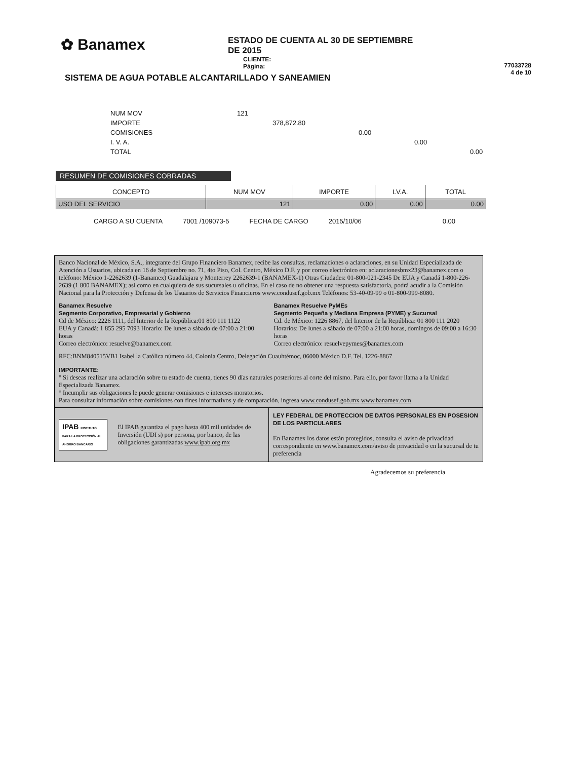✿ Banamex
ESTADO DE CUENTA AL 30 DE SEPTIEMBRE DE 2015
CLIENTE:
Página:
77033728
4 de 10
SISTEMA DE AGUA POTABLE ALCANTARILLADO Y SANEAMIEN
NUM MOV 121
IMPORTE 378,872.80
COMISIONES 0.00
I. V. A. 0.00
TOTAL 0.00
RESUMEN DE COMISIONES COBRADAS
| CONCEPTO | NUM MOV | IMPORTE | I.V.A. | TOTAL |
| --- | --- | --- | --- | --- |
| USO DEL SERVICIO | 121 | 0.00 | 0.00 | 0.00 |
CARGO A SU CUENTA 7001 /109073-5 FECHA DE CARGO 2015/10/06 0.00
Banco Nacional de México, S.A., integrante del Grupo Financiero Banamex, recibe las consultas, reclamaciones o aclaraciones, en su Unidad Especializada de Atención a Usuarios, ubicada en 16 de Septiembre no. 71, 4to Piso, Col. Centro, México D.F. y por correo electrónico en: aclaracionesbmx23@banamex.com o teléfono: México 1-2262639 (1-Banamex) Guadalajara y Monterrey 2262639-1 (BANAMEX-1) Otras Ciudades: 01-800-021-2345 De EUA y Canadá 1-800-226-2639 (1 800 BANAMEX); así como en cualquiera de sus sucursales u oficinas. En el caso de no obtener una respuesta satisfactoria, podrá acudir a la Comisión Nacional para la Protección y Defensa de los Usuarios de Servicios Financieros www.condusef.gob.mx Teléfonos: 53-40-09-99 o 01-800-999-8080.
Banamex Resuelve
Segmento Corporativo, Empresarial y Gobierno
Cd de México: 2226 1111, del Interior de la República:01 800 111 1122
EUA y Canadá: 1 855 295 7093 Horario: De lunes a sábado de 07:00 a 21:00 horas
Correo electrónico: resuelve@banamex.com
Banamex Resuelve PyMEs
Segmento Pequeña y Mediana Empresa (PYME) y Sucursal
Cd. de México: 1226 8867, del Interior de la República: 01 800 111 2020
Horarios: De lunes a sábado de 07:00 a 21:00 horas, domingos de 09:00 a 16:30 horas
Correo electrónico: resuelvepymes@banamex.com
RFC:BNM840515VB1 Isabel la Católica número 44, Colonia Centro, Delegación Cuauhtémoc, 06000 México D.F. Tel. 1226-8867
IMPORTANTE:
° Si deseas realizar una aclaración sobre tu estado de cuenta, tienes 90 días naturales posteriores al corte del mismo. Para ello, por favor llama a la Unidad Especializada Banamex.
° Incumplir sus obligaciones le puede generar comisiones e intereses moratorios.
Para consultar información sobre comisiones con fines informativos y de comparación, ingresa www.condusef.gob.mx www.banamex.com
IPAB INSTITUTO PARA LA PROTECCIÓN AL AHORRO BANCARIO El IPAB garantiza el pago hasta 400 mil unidades de Inversión (UDI s) por persona, por banco, de las obligaciones garantizadas www.ipab.org.mx
LEY FEDERAL DE PROTECCION DE DATOS PERSONALES EN POSESION DE LOS PARTICULARES
En Banamex los datos están protegidos, consulta el aviso de privacidad correspondiente en www.banamex.com/aviso de privacidad o en la sucursal de tu preferencia
Agradecemos su preferencia